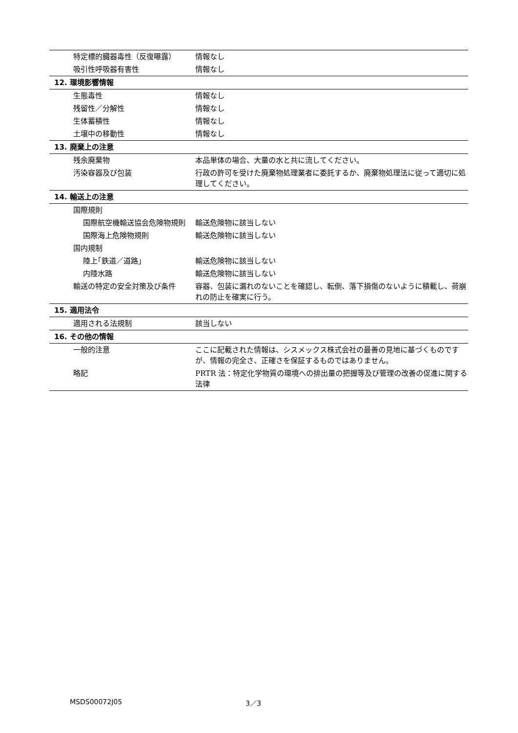| 特定標的臓器毒性（反復曝露） | 情報なし |
| 吸引性呼吸器有害性 | 情報なし |
| 12. 環境影響情報 | |
| 生態毒性 | 情報なし |
| 残留性／分解性 | 情報なし |
| 生体蓄積性 | 情報なし |
| 土壌中の移動性 | 情報なし |
| 13. 廃棄上の注意 | |
| 残余廃棄物 | 本品単体の場合、大量の水と共に流してください。 |
| 汚染容器及び包装 | 行政の許可を受けた廃棄物処理業者に委託するか、廃棄物処理法に従って適切に処理してください。 |
| 14. 輸送上の注意 | |
| 国際規則 | |
| 国際航空機輸送協会危険物規則 | 輸送危険物に該当しない |
| 国際海上危険物規則 | 輸送危険物に該当しない |
| 国内規制 | |
| 陸上｢鉄道／道路｣ | 輸送危険物に該当しない |
| 内陸水路 | 輸送危険物に該当しない |
| 輸送の特定の安全対策及び条件 | 容器、包装に漏れのないことを確認し、転倒、落下損傷のないように積載し、荷崩れの防止を確実に行う。 |
| 15. 適用法令 | |
| 適用される法規制 | 該当しない |
| 16. その他の情報 | |
| 一般的注意 | ここに記載された情報は、シスメックス株式会社の最善の見地に基づくものですが、情報の完全さ、正確さを保証するものではありません。 |
| 略記 | PRTR 法：特定化学物質の環境への排出量の把握等及び管理の改善の促進に関する法律 |
MSDS00072J05 3／3